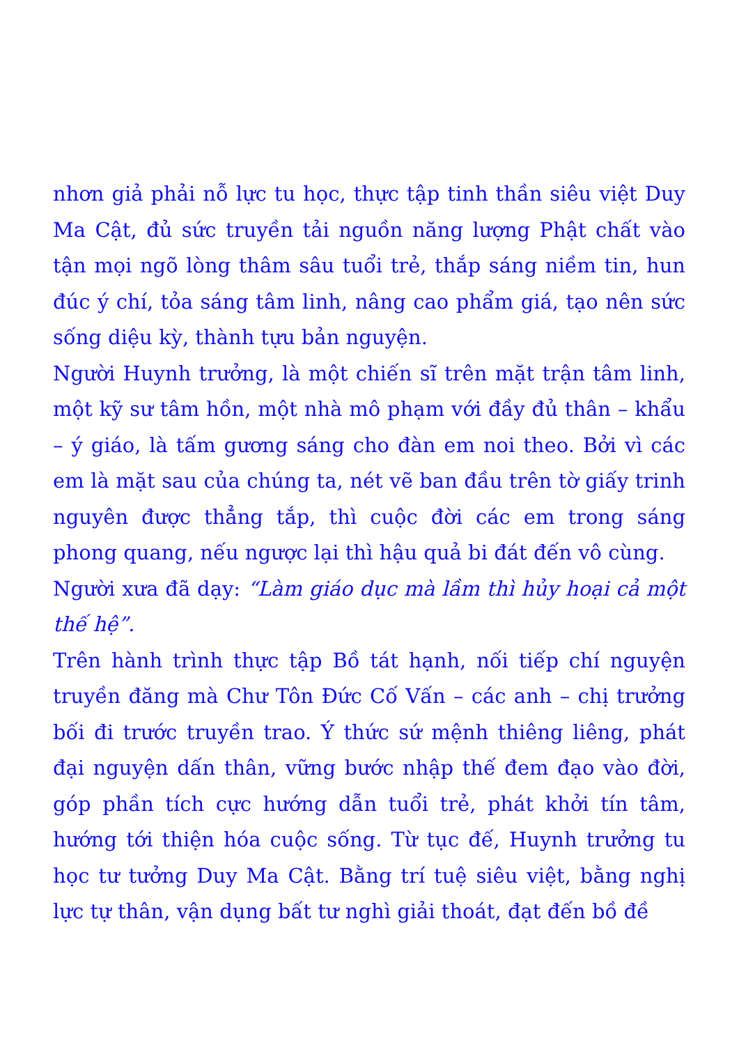nhơn giả phải nỗ lực tu học, thực tập tinh thần siêu việt Duy Ma Cật, đủ sức truyền tải nguồn năng lượng Phật chất vào tận mọi ngõ lòng thâm sâu tuổi trẻ, thắp sáng niềm tin, hun đúc ý chí, tỏa sáng tâm linh, nâng cao phẩm giá, tạo nên sức sống diệu kỳ, thành tựu bản nguyện.
Người Huynh trưởng, là một chiến sĩ trên mặt trận tâm linh, một kỹ sư tâm hồn, một nhà mô phạm với đầy đủ thân – khẩu – ý giáo, là tấm gương sáng cho đàn em noi theo. Bởi vì các em là mặt sau của chúng ta, nét vẽ ban đầu trên tờ giấy trinh nguyên được thẳng tắp, thì cuộc đời các em trong sáng phong quang, nếu ngược lại thì hậu quả bi đát đến vô cùng.
Người xưa đã dạy: “Làm giáo dục mà lầm thì hủy hoại cả một thế hệ”.
Trên hành trình thực tập Bồ tát hạnh, nối tiếp chí nguyện truyền đăng mà Chư Tôn Đức Cố Vấn – các anh – chị trưởng bối đi trước truyền trao. Ý thức sứ mệnh thiêng liêng, phát đại nguyện dấn thân, vững bước nhập thế đem đạo vào đời, góp phần tích cực hướng dẫn tuổi trẻ, phát khởi tín tâm, hướng tới thiện hóa cuộc sống. Từ tục đế, Huynh trưởng tu học tư tưởng Duy Ma Cật. Bằng trí tuệ siêu việt, bằng nghị lực tự thân, vận dụng bất tư nghì giải thoát, đạt đến bồ đề